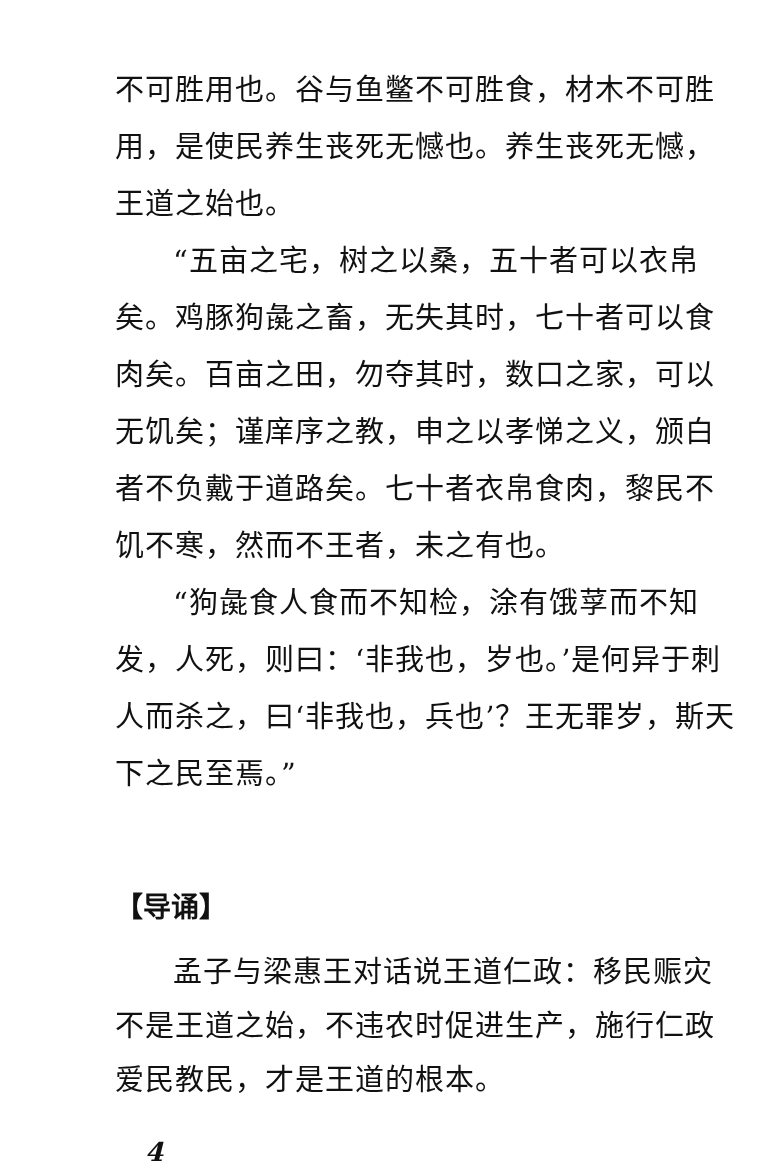不可胜用也。谷与鱼鳖不可胜食，材木不可胜用，是使民养生丧死无憾也。养生丧死无憾，王道之始也。
“五亩之宅，树之以桑，五十者可以衣帛矣。鸡豚狗彘之畜，无失其时，七十者可以食肉矣。百亩之田，勿夺其时，数口之家，可以无饥矣；谨庠序之教，申之以孝悌之义，颁白者不负戴于道路矣。七十者衣帛食肉，黎民不饥不寒，然而不王者，未之有也。
“狗彘食人食而不知检，涂有饿莩而不知发，人死，则曰：‘非我也，岁也。’是何异于刺人而杀之，曰‘非我也，兵也’？王无罪岁，斯天下之民至焉。”
【导诵】
孟子与梁惠王对话说王道仁政：移民赈灾不是王道之始，不违农时促进生产，施行仁政爱民教民，才是王道的根本。
4